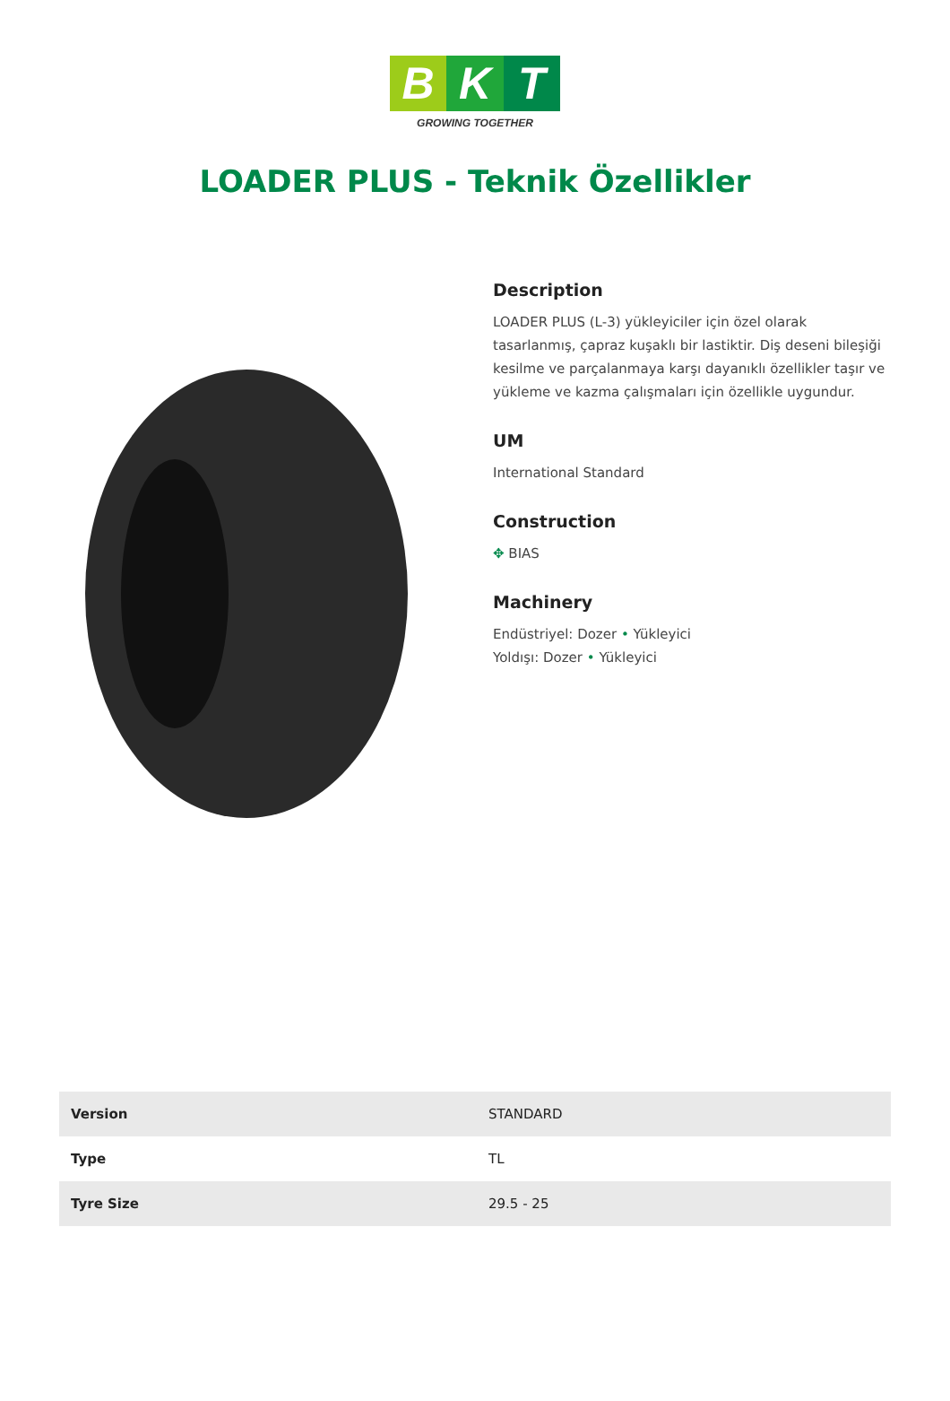B K T
GROWING TOGETHER
LOADER PLUS - Teknik Özellikler
Description
LOADER PLUS (L-3) yükleyiciler için özel olarak tasarlanmış, çapraz kuşaklı bir lastiktir. Diş deseni bileşiği kesilme ve parçalanmaya karşı dayanıklı özellikler taşır ve yükleme ve kazma çalışmaları için özellikle uygundur.
UM
International Standard
Construction
✥ BIAS
Machinery
Endüstriyel: Dozer • Yükleyici
Yoldışı: Dozer • Yükleyici
| Version | STANDARD |
| Type | TL |
| Tyre Size | 29.5 - 25 |